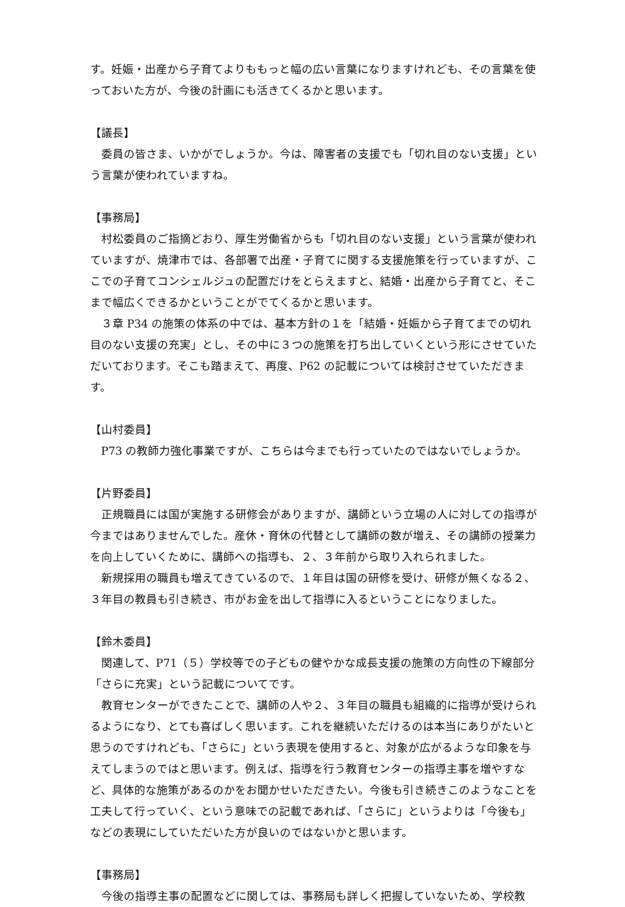す。妊娠・出産から子育てよりももっと幅の広い言葉になりますけれども、その言葉を使っておいた方が、今後の計画にも活きてくるかと思います。
【議長】
委員の皆さま、いかがでしょうか。今は、障害者の支援でも「切れ目のない支援」という言葉が使われていますね。
【事務局】
村松委員のご指摘どおり、厚生労働省からも「切れ目のない支援」という言葉が使われていますが、焼津市では、各部署で出産・子育てに関する支援施策を行っていますが、ここでの子育てコンシェルジュの配置だけをとらえますと、結婚・出産から子育てと、そこまで幅広くできるかということがでてくるかと思います。
３章 P34 の施策の体系の中では、基本方針の１を「結婚・妊娠から子育てまでの切れ目のない支援の充実」とし、その中に３つの施策を打ち出していくという形にさせていただいております。そこも踏まえて、再度、P62 の記載については検討させていただきます。
【山村委員】
P73 の教師力強化事業ですが、こちらは今までも行っていたのではないでしょうか。
【片野委員】
正規職員には国が実施する研修会がありますが、講師という立場の人に対しての指導が今まではありませんでした。産休・育休の代替として講師の数が増え、その講師の授業力を向上していくために、講師への指導も、２、３年前から取り入れられました。
新規採用の職員も増えてきているので、１年目は国の研修を受け、研修が無くなる２、３年目の教員も引き続き、市がお金を出して指導に入るということになりました。
【鈴木委員】
関連して、P71（５）学校等での子どもの健やかな成長支援の施策の方向性の下線部分「さらに充実」という記載についてです。
教育センターができたことで、講師の人や２、３年目の職員も組織的に指導が受けられるようになり、とても喜ばしく思います。これを継続いただけるのは本当にありがたいと思うのですけれども、「さらに」という表現を使用すると、対象が広がるような印象を与えてしまうのではと思います。例えば、指導を行う教育センターの指導主事を増やすなど、具体的な施策があるのかをお聞かせいただきたい。今後も引き続きこのようなことを工夫して行っていく、という意味での記載であれば、「さらに」というよりは「今後も」などの表現にしていただいた方が良いのではないかと思います。
【事務局】
今後の指導主事の配置などに関しては、事務局も詳しく把握していないため、学校教